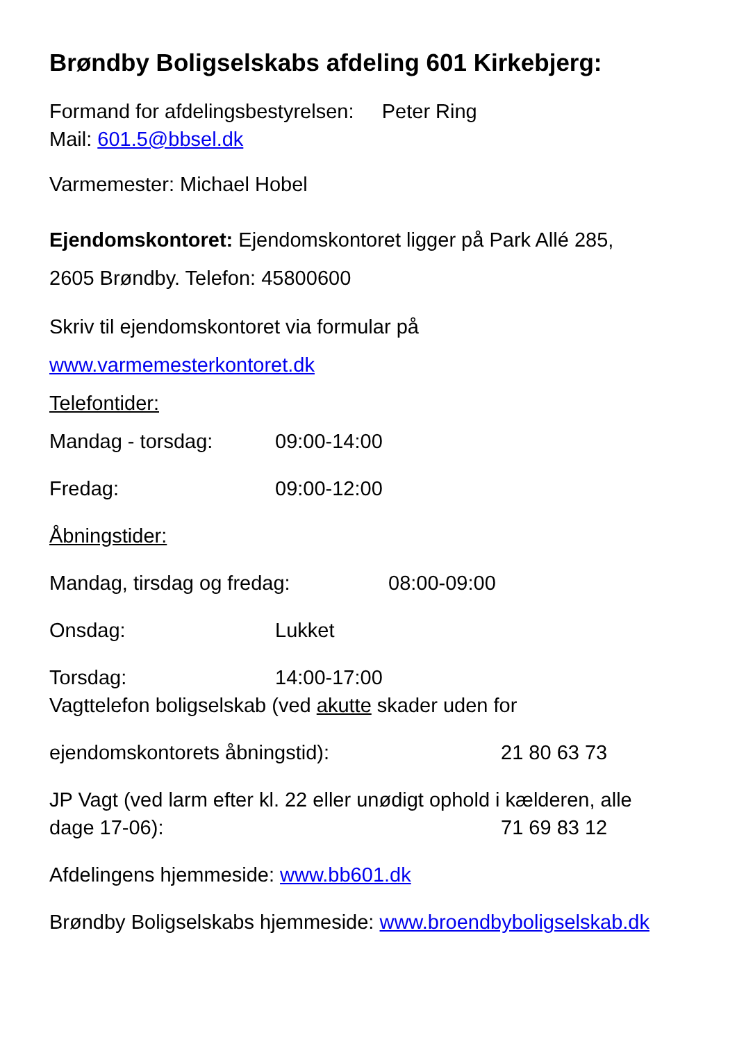Brøndby Boligselskabs afdeling 601 Kirkebjerg:
Formand for afdelingsbestyrelsen: Peter Ring
Mail: 601.5@bbsel.dk
Varmemester: Michael Hobel
Ejendomskontoret: Ejendomskontoret ligger på Park Allé 285,
2605 Brøndby. Telefon: 45800600
Skriv til ejendomskontoret via formular på
www.varmemesterkontoret.dk
Telefontider:
Mandag - torsdag: 09:00-14:00
Fredag: 09:00-12:00
Åbningstider:
Mandag, tirsdag og fredag: 08:00-09:00
Onsdag: Lukket
Torsdag: 14:00-17:00
Vagttelefon boligselskab (ved akutte skader uden for
ejendomskontorets åbningstid): 21 80 63 73
JP Vagt (ved larm efter kl. 22 eller unødigt ophold i kælderen, alle
dage 17-06): 71 69 83 12
Afdelingens hjemmeside: www.bb601.dk
Brøndby Boligselskabs hjemmeside: www.broendbyboligselskab.dk